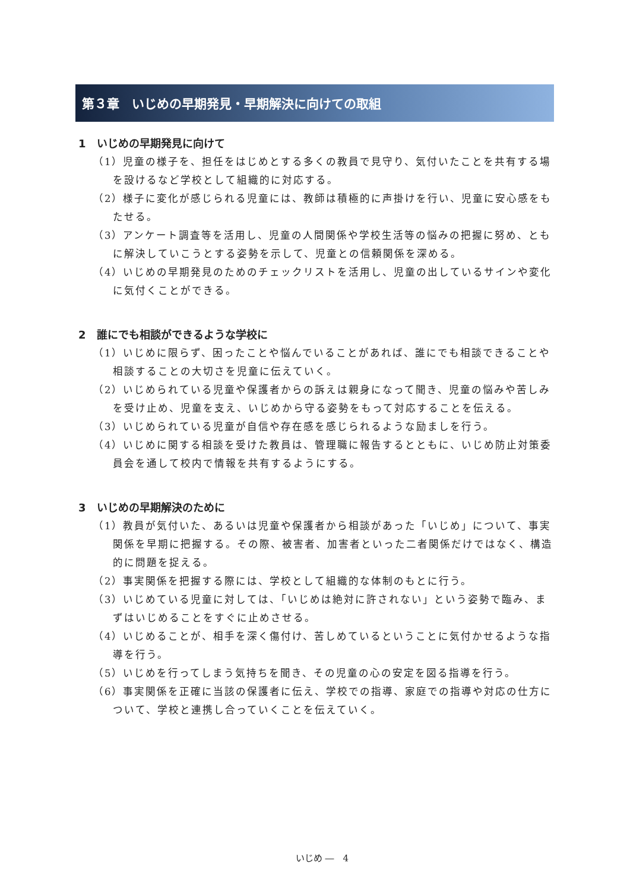第３章　いじめの早期発見・早期解決に向けての取組
1　いじめの早期発見に向けて
（1）児童の様子を、担任をはじめとする多くの教員で見守り、気付いたことを共有する場を設けるなど学校として組織的に対応する。
（2）様子に変化が感じられる児童には、教師は積極的に声掛けを行い、児童に安心感をもたせる。
（3）アンケート調査等を活用し、児童の人間関係や学校生活等の悩みの把握に努め、ともに解決していこうとする姿勢を示して、児童との信頼関係を深める。
（4）いじめの早期発見のためのチェックリストを活用し、児童の出しているサインや変化に気付くことができる。
2　誰にでも相談ができるような学校に
（1）いじめに限らず、困ったことや悩んでいることがあれば、誰にでも相談できることや相談することの大切さを児童に伝えていく。
（2）いじめられている児童や保護者からの訴えは親身になって聞き、児童の悩みや苦しみを受け止め、児童を支え、いじめから守る姿勢をもって対応することを伝える。
（3）いじめられている児童が自信や存在感を感じられるような励ましを行う。
（4）いじめに関する相談を受けた教員は、管理職に報告するとともに、いじめ防止対策委員会を通して校内で情報を共有するようにする。
3　いじめの早期解決のために
（1）教員が気付いた、あるいは児童や保護者から相談があった「いじめ」について、事実関係を早期に把握する。その際、被害者、加害者といった二者関係だけではなく、構造的に問題を捉える。
（2）事実関係を把握する際には、学校として組織的な体制のもとに行う。
（3）いじめている児童に対しては、「いじめは絶対に許されない」という姿勢で臨み、まずはいじめることをすぐに止めさせる。
（4）いじめることが、相手を深く傷付け、苦しめているということに気付かせるような指導を行う。
（5）いじめを行ってしまう気持ちを聞き、その児童の心の安定を図る指導を行う。
（6）事実関係を正確に当該の保護者に伝え、学校での指導、家庭での指導や対応の仕方について、学校と連携し合っていくことを伝えていく。
いじめ ―　4